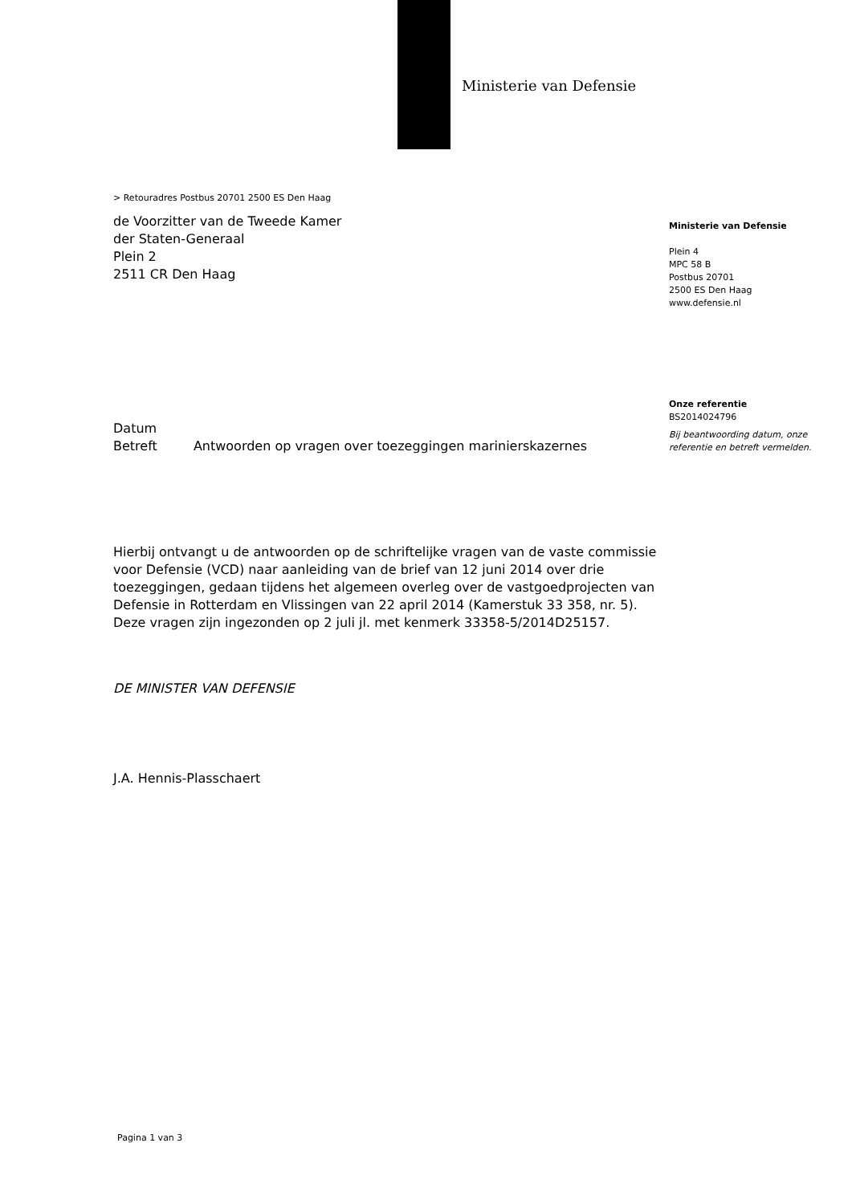Ministerie van Defensie
> Retouradres Postbus 20701 2500 ES Den Haag
de Voorzitter van de Tweede Kamer
der Staten-Generaal
Plein 2
2511 CR Den Haag
Datum
Betreft Antwoorden op vragen over toezeggingen marinierskazernes
Hierbij ontvangt u de antwoorden op de schriftelijke vragen van de vaste commissie voor Defensie (VCD) naar aanleiding van de brief van 12 juni 2014 over drie toezeggingen, gedaan tijdens het algemeen overleg over de vastgoedprojecten van Defensie in Rotterdam en Vlissingen van 22 april 2014 (Kamerstuk 33 358, nr. 5). Deze vragen zijn ingezonden op 2 juli jl. met kenmerk 33358-5/2014D25157.
DE MINISTER VAN DEFENSIE
J.A. Hennis-Plasschaert
Pagina 1 van 3
Ministerie van Defensie
Plein 4
MPC 58 B
Postbus 20701
2500 ES Den Haag
www.defensie.nl
Onze referentie
BS2014024796
Bij beantwoording datum, onze referentie en betreft vermelden.